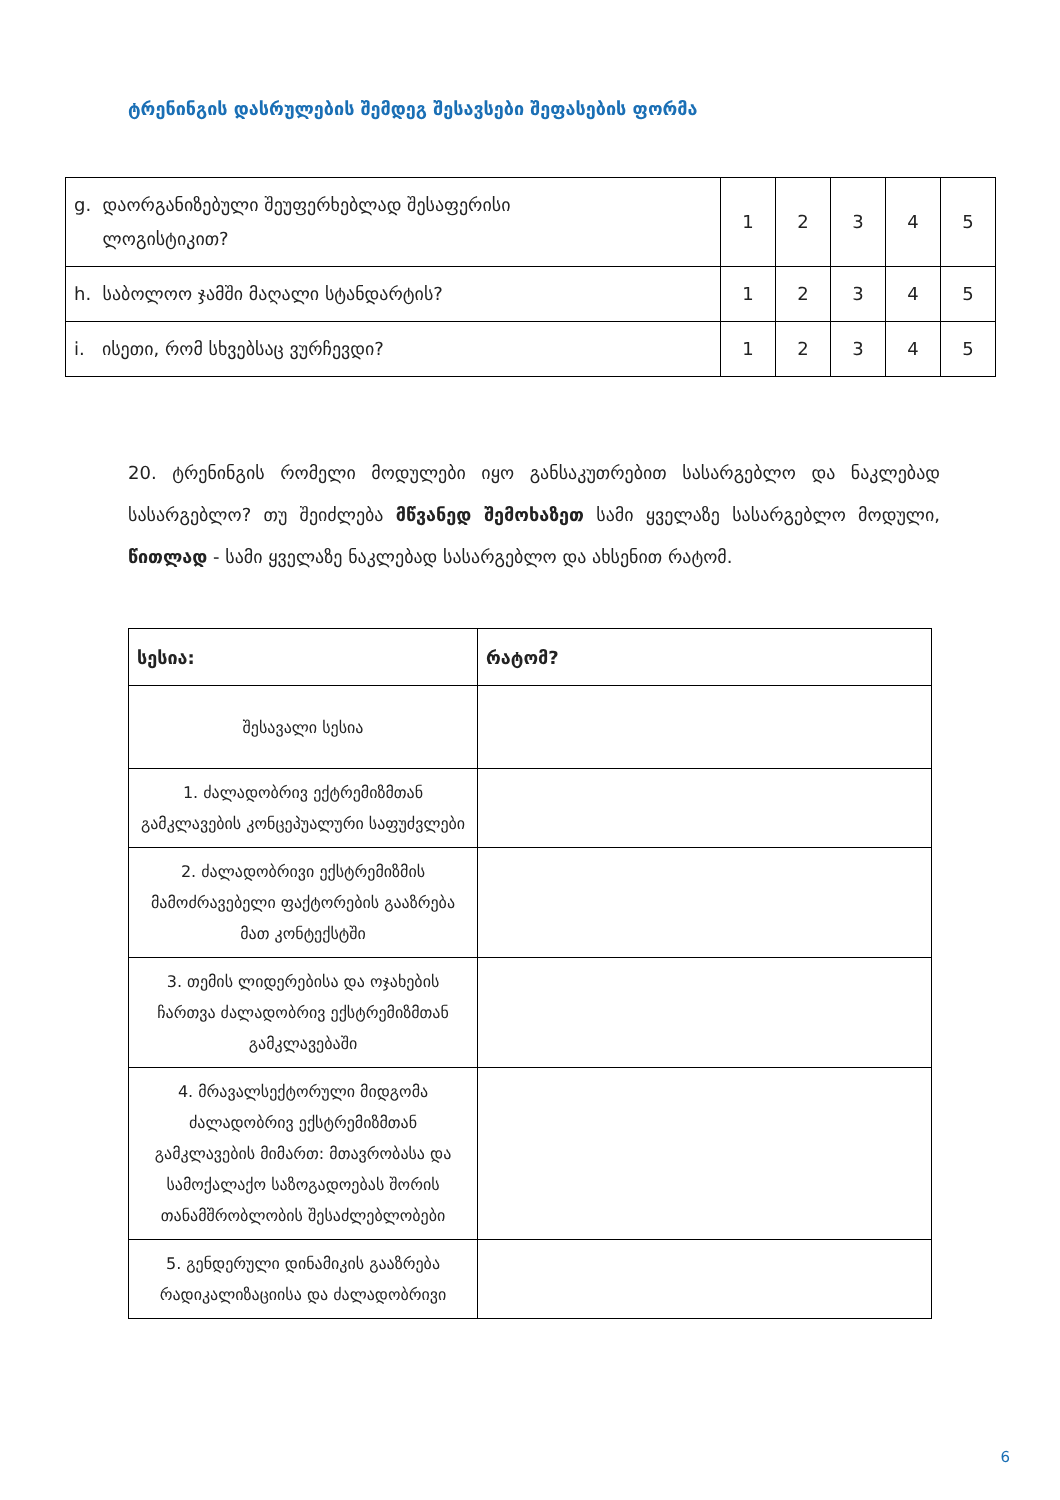ტრენინგის დასრულების შემდეგ შესავსები შეფასების ფორმა
| g. დაორგანიზებული შეუფერხებლად შესაფერისი ლოგისტიკით? | 1 | 2 | 3 | 4 | 5 |
| h. საბოლოო ჯამში მაღალი სტანდარტის? | 1 | 2 | 3 | 4 | 5 |
| i. ისეთი, რომ სხვებსაც ვურჩევდი? | 1 | 2 | 3 | 4 | 5 |
20. ტრენინგის რომელი მოდულები იყო განსაკუთრებით სასარგებლო და ნაკლებად სასარგებლო? თუ შეიძლება მწვანედ შემოხაზეთ სამი ყველაზე სასარგებლო მოდული, წითლად - სამი ყველაზე ნაკლებად სასარგებლო და ახსენით რატომ.
| სესია: | რატომ? |
| --- | --- |
| შესავალი სესია | |
| 1. ძალადობრივ ექტრემიზმთან გამკლავების კონცეპუალური საფუძვლები | |
| 2. ძალადობრივი ექსტრემიზმის მამოძრავებელი ფაქტორების გააზრება მათ კონტექსტში | |
| 3. თემის ლიდერებისა და ოჯახების ჩართვა ძალადობრივ ექსტრემიზმთან გამკლავებაში | |
| 4. მრავალსექტორული მიდგომა ძალადობრივ ექსტრემიზმთან გამკლავების მიმართ: მთავრობასა და სამოქალაქო საზოგადოებას შორის თანამშრობლობის შესაძლებლობები | |
| 5. გენდერული დინამიკის გააზრება რადიკალიზაციისა და ძალადობრივი | |
6